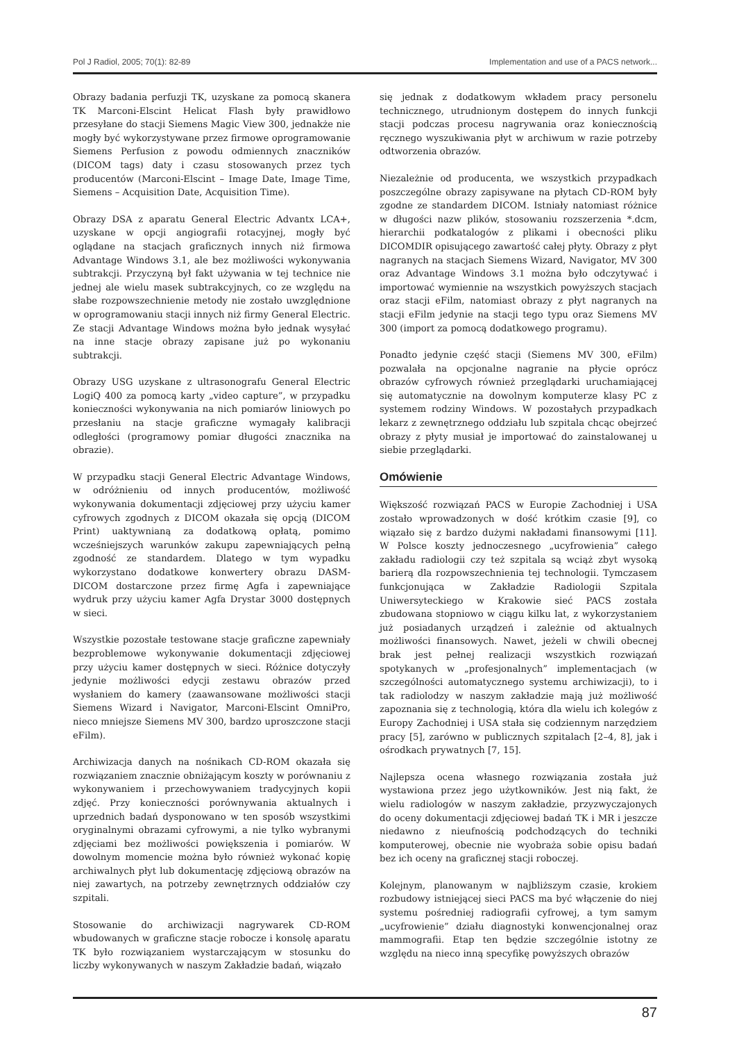Pol J Radiol, 2005; 70(1): 82-89 Implementation and use of a PACS network...
Obrazy badania perfuzji TK, uzyskane za pomocą skanera TK Marconi-Elscint Helicat Flash były prawidłowo przesyłane do stacji Siemens Magic View 300, jednakże nie mogły być wykorzystywane przez firmowe oprogramowanie Siemens Perfusion z powodu odmiennych znaczników (DICOM tags) daty i czasu stosowanych przez tych producentów (Marconi-Elscint – Image Date, Image Time, Siemens – Acquisition Date, Acquisition Time).
Obrazy DSA z aparatu General Electric Advantx LCA+, uzyskane w opcji angiografii rotacyjnej, mogły być oglądane na stacjach graficznych innych niż firmowa Advantage Windows 3.1, ale bez możliwości wykonywania subtrakcji. Przyczyną był fakt używania w tej technice nie jednej ale wielu masek subtrakcyjnych, co ze względu na słabe rozpowszechnienie metody nie zostało uwzględnione w oprogramowaniu stacji innych niż firmy General Electric. Ze stacji Advantage Windows można było jednak wysyłać na inne stacje obrazy zapisane już po wykonaniu subtrakcji.
Obrazy USG uzyskane z ultrasonografu General Electric LogiQ 400 za pomocą karty „video capture”, w przypadku konieczności wykonywania na nich pomiarów liniowych po przesłaniu na stacje graficzne wymagały kalibracji odległości (programowy pomiar długości znacznika na obrazie).
W przypadku stacji General Electric Advantage Windows, w odróżnieniu od innych producentów, możliwość wykonywania dokumentacji zdjęciowej przy użyciu kamer cyfrowych zgodnych z DICOM okazała się opcją (DICOM Print) uaktywnianą za dodatkową opłatą, pomimo wcześniejszych warunków zakupu zapewniających pełną zgodność ze standardem. Dlatego w tym wypadku wykorzystano dodatkowe konwertery obrazu DASM-DICOM dostarczone przez firmę Agfa i zapewniające wydruk przy użyciu kamer Agfa Drystar 3000 dostępnych w sieci.
Wszystkie pozostałe testowane stacje graficzne zapewniały bezproblemowe wykonywanie dokumentacji zdjęciowej przy użyciu kamer dostępnych w sieci. Różnice dotyczyły jedynie możliwości edycji zestawu obrazów przed wysłaniem do kamery (zaawansowane możliwości stacji Siemens Wizard i Navigator, Marconi-Elscint OmniPro, nieco mniejsze Siemens MV 300, bardzo uproszczone stacji eFilm).
Archiwizacja danych na nośnikach CD-ROM okazała się rozwiązaniem znacznie obniżającym koszty w porównaniu z wykonywaniem i przechowywaniem tradycyjnych kopii zdjęć. Przy konieczności porównywania aktualnych i uprzednich badań dysponowano w ten sposób wszystkimi oryginalnymi obrazami cyfrowymi, a nie tylko wybranymi zdjęciami bez możliwości powiększenia i pomiarów. W dowolnym momencie można było również wykonać kopię archiwalnych płyt lub dokumentację zdjęciową obrazów na niej zawartych, na potrzeby zewnętrznych oddziałów czy szpitali.
Stosowanie do archiwizacji nagrywarek CD-ROM wbudowanych w graficzne stacje robocze i konsolę aparatu TK było rozwiązaniem wystarczającym w stosunku do liczby wykonywanych w naszym Zakładzie badań, wiązało
się jednak z dodatkowym wkładem pracy personelu technicznego, utrudnionym dostępem do innych funkcji stacji podczas procesu nagrywania oraz koniecznością ręcznego wyszukiwania płyt w archiwum w razie potrzeby odtworzenia obrazów.
Niezależnie od producenta, we wszystkich przypadkach poszczególne obrazy zapisywane na płytach CD-ROM były zgodne ze standardem DICOM. Istniały natomiast różnice w długości nazw plików, stosowaniu rozszerzenia *.dcm, hierarchii podkatalogów z plikami i obecności pliku DICOMDIR opisującego zawartość całej płyty. Obrazy z płyt nagranych na stacjach Siemens Wizard, Navigator, MV 300 oraz Advantage Windows 3.1 można było odczytywać i importować wymiennie na wszystkich powyższych stacjach oraz stacji eFilm, natomiast obrazy z płyt nagranych na stacji eFilm jedynie na stacji tego typu oraz Siemens MV 300 (import za pomocą dodatkowego programu).
Ponadto jedynie część stacji (Siemens MV 300, eFilm) pozwalała na opcjonalne nagranie na płycie oprócz obrazów cyfrowych również przeglądarki uruchamiającej się automatycznie na dowolnym komputerze klasy PC z systemem rodziny Windows. W pozostałych przypadkach lekarz z zewnętrznego oddziału lub szpitala chcąc obejrzeć obrazy z płyty musiał je importować do zainstalowanej u siebie przeglądarki.
Omówienie
Większość rozwiązań PACS w Europie Zachodniej i USA zostało wprowadzonych w dość krótkim czasie [9], co wiązało się z bardzo dużymi nakładami finansowymi [11]. W Polsce koszty jednoczesnego „ucyfrowienia” całego zakładu radiologii czy też szpitala są wciąż zbyt wysoką barierą dla rozpowszechnienia tej technologii. Tymczasem funkcjonująca w Zakładzie Radiologii Szpitala Uniwersyteckiego w Krakowie sieć PACS została zbudowana stopniowo w ciągu kilku lat, z wykorzystaniem już posiadanych urządzeń i zależnie od aktualnych możliwości finansowych. Nawet, jeżeli w chwili obecnej brak jest pełnej realizacji wszystkich rozwiązań spotykanych w „profesjonalnych” implementacjach (w szczególności automatycznego systemu archiwizacji), to i tak radiolodzy w naszym zakładzie mają już możliwość zapoznania się z technologią, która dla wielu ich kolegów z Europy Zachodniej i USA stała się codziennym narzędziem pracy [5], zarówno w publicznych szpitalach [2–4, 8], jak i ośrodkach prywatnych [7, 15].
Najlepsza ocena własnego rozwiązania została już wystawiona przez jego użytkowników. Jest nią fakt, że wielu radiologów w naszym zakładzie, przyzwyczajonych do oceny dokumentacji zdjęciowej badań TK i MR i jeszcze niedawno z nieufnością podchodzących do techniki komputerowej, obecnie nie wyobraża sobie opisu badań bez ich oceny na graficznej stacji roboczej.
Kolejnym, planowanym w najbliższym czasie, krokiem rozbudowy istniejącej sieci PACS ma być włączenie do niej systemu pośredniej radiografii cyfrowej, a tym samym „ucyfrowienie” działu diagnostyki konwencjonalnej oraz mammografii. Etap ten będzie szczególnie istotny ze względu na nieco inną specyfikę powyższych obrazów
87